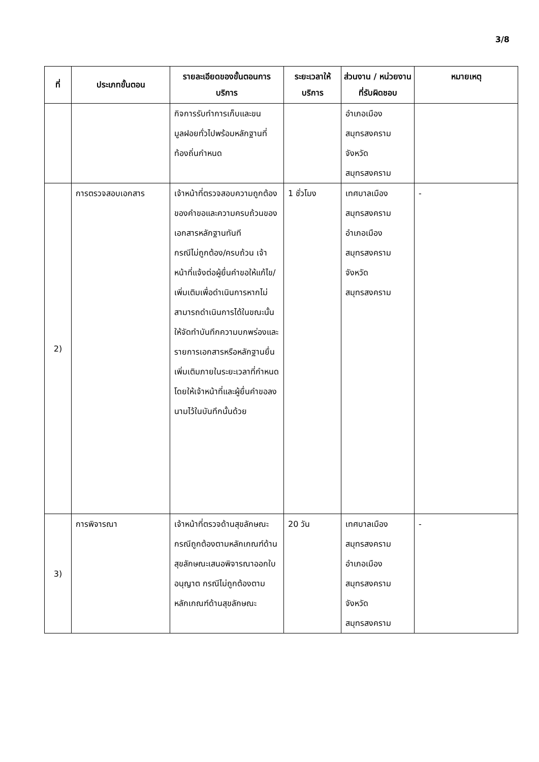3/8
| ที่ | ประเภทขั้นตอน | รายละเอียดของขั้นตอนการบริการ | ระยะเวลาให้บริการ | ส่วนงาน / หน่วยงานที่รับผิดชอบ | หมายเหตุ |
| --- | --- | --- | --- | --- | --- |
| | | กิจการรับทำการเก็บและขนมูลฝอยทั่วไปพร้อมหลักฐานที่ท้องถิ่นกำหนด | | อำเภอเมืองสมุทรสงคราม จังหวัดสมุทรสงคราม | |
| 2) | การตรวจสอบเอกสาร | เจ้าหน้าที่ตรวจสอบความถูกต้องของคำขอและความครบถ้วนของเอกสารหลักฐานทันที กรณีไม่ถูกต้อง/ครบถ้วน เจ้าหน้าที่แจ้งต่อผู้ยื่นคำขอให้แก้ไข/เพิ่มเติมเพื่อดำเนินการหากไม่สามารถดำเนินการได้ในขณะนั้นให้จัดทำบันทึกความบกพร่องและรายการเอกสารหรือหลักฐานยื่นเพิ่มเติมภายในระยะเวลาที่กำหนดโดยให้เจ้าหน้าที่และผู้ยื่นคำขอลงนามไว้ในบันทึกนั้นด้วย | 1 ชั่วโมง | เทศบาลเมืองสมุทรสงคราม อำเภอเมืองสมุทรสงคราม จังหวัดสมุทรสงคราม | - |
| 3) | การพิจารณา | เจ้าหน้าที่ตรวจด้านสุขลักษณะ กรณีถูกต้องตามหลักเกณฑ์ด้านสุขลักษณะเสนอพิจารณาออกใบอนุญาต กรณีไม่ถูกต้องตามหลักเกณฑ์ด้านสุขลักษณะ | 20 วัน | เทศบาลเมืองสมุทรสงคราม อำเภอเมืองสมุทรสงคราม จังหวัดสมุทรสงคราม | - |